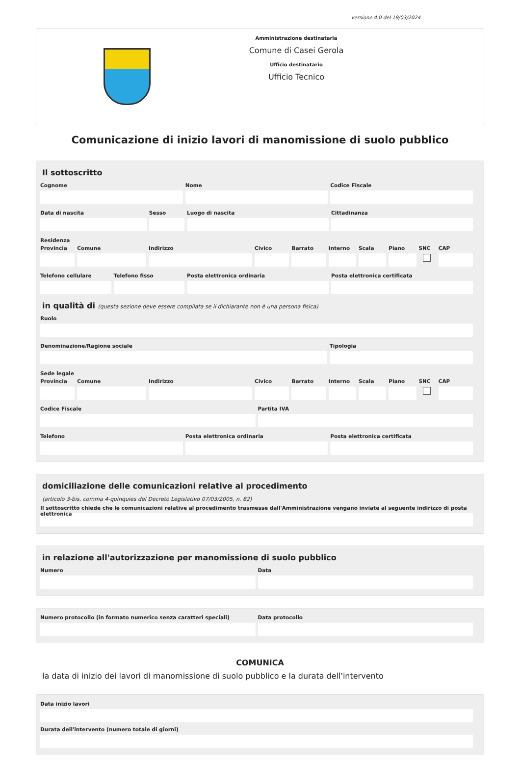versione 4.0 del 19/03/2024
Amministrazione destinataria
Comune di Casei Gerola
Ufficio destinatario
Ufficio Tecnico
Comunicazione di inizio lavori di manomissione di suolo pubblico
Il sottoscritto
Cognome Nome Codice Fiscale
Data di nascita Sesso Luogo di nascita Cittadinanza
Residenza
Provincia Comune Indirizzo Civico Barrato Interno Scala Piano SNC CAP
Telefono cellulare Telefono fisso Posta elettronica ordinaria Posta elettronica certificata
in qualità di (questa sezione deve essere compilata se il dichiarante non è una persona fisica)
Ruolo
Denominazione/Ragione sociale Tipologia
Sede legale
Provincia Comune Indirizzo Civico Barrato Interno Scala Piano SNC CAP
Codice Fiscale Partita IVA
Telefono Posta elettronica ordinaria Posta elettronica certificata
domiciliazione delle comunicazioni relative al procedimento
(articolo 3-bis, comma 4-quinquies del Decreto Legislativo 07/03/2005, n. 82)
Il sottoscritto chiede che le comunicazioni relative al procedimento trasmesse dall'Amministrazione vengano inviate al seguente indirizzo di posta elettronica
in relazione all'autorizzazione per manomissione di suolo pubblico
Numero Data
Numero protocollo (in formato numerico senza caratteri speciali)
Data protocollo
COMUNICA
la data di inizio dei lavori di manomissione di suolo pubblico e la durata dell'intervento
Data inizio lavori
Durata dell'intervento (numero totale di giorni)